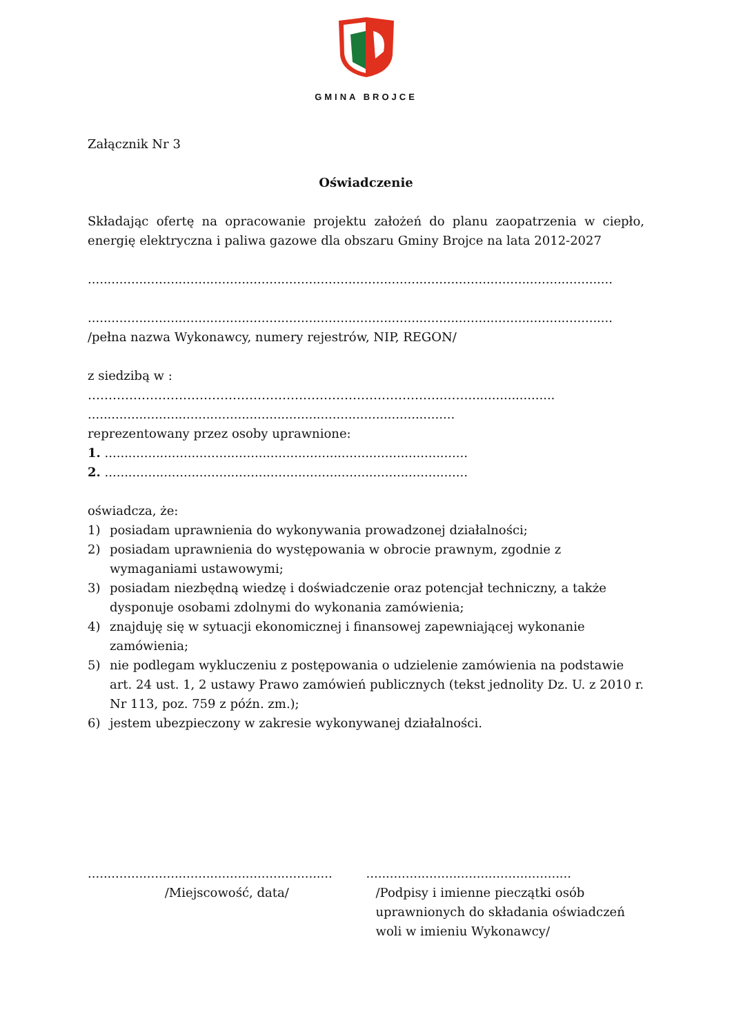GMINA BROJCE
Załącznik Nr 3
Oświadczenie
Składając ofertę na opracowanie projektu założeń do planu zaopatrzenia w ciepło, energię elektryczna i paliwa gazowe dla obszaru Gminy Brojce na lata 2012-2027
.....................................................................................................................................
.....................................................................................................................................
/pełna nazwa Wykonawcy, numery rejestrów, NIP, REGON/
z siedzibą w :
…………………………………………………………………………..……......................
.............................................................................................
reprezentowany przez osoby uprawnione:
1. ............................................................................................
2. ............................................................................................
oświadcza, że:
1) posiadam uprawnienia do wykonywania prowadzonej działalności;
2) posiadam uprawnienia do występowania w obrocie prawnym, zgodnie z wymaganiami ustawowymi;
3) posiadam niezbędną wiedzę i doświadczenie oraz potencjał techniczny, a także dysponuje osobami zdolnymi do wykonania zamówienia;
4) znajduję się w sytuacji ekonomicznej i finansowej zapewniającej wykonanie zamówienia;
5) nie podlegam wykluczeniu z postępowania o udzielenie zamówienia na podstawie art. 24 ust. 1, 2 ustawy Prawo zamówień publicznych (tekst jednolity Dz. U. z 2010 r. Nr 113, poz. 759 z późn. zm.);
6) jestem ubezpieczony w zakresie wykonywanej działalności.
..............................................................
/Miejscowość, data/
....................................................
/Podpisy i imienne pieczątki osób uprawnionych do składania oświadczeń woli w imieniu Wykonawcy/